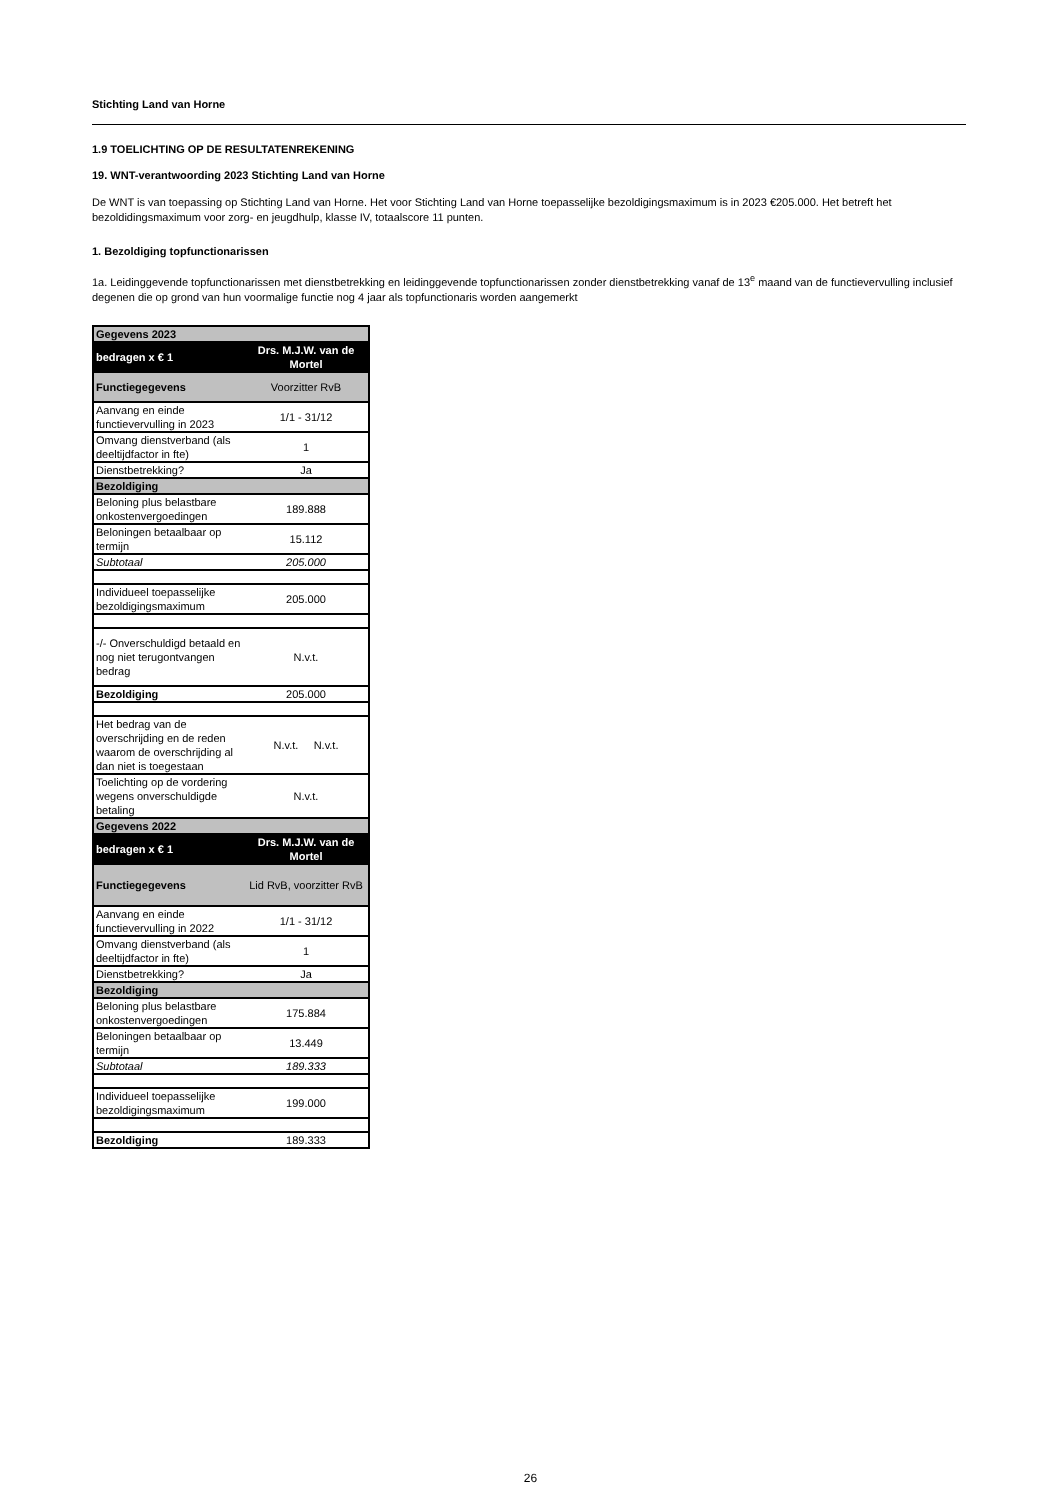Stichting Land van Horne
1.9 TOELICHTING OP DE RESULTATENREKENING
19. WNT-verantwoording 2023 Stichting Land van Horne
De WNT is van toepassing op Stichting Land van Horne. Het voor Stichting Land van Horne toepasselijke bezoldigingsmaximum is in 2023 €205.000. Het betreft het bezoldidingsmaximum voor zorg- en jeugdhulp, klasse IV, totaalscore 11 punten.
1. Bezoldiging topfunctionarissen
1a. Leidinggevende topfunctionarissen met dienstbetrekking en leidinggevende topfunctionarissen zonder dienstbetrekking vanaf de 13<sup>e</sup> maand van de functievervulling inclusief degenen die op grond van hun voormalige functie nog 4 jaar als topfunctionaris worden aangemerkt
| Gegevens 2023 | |
| bedragen x € 1 | Drs. M.J.W. van de Mortel |
| Functiegegevens | Voorzitter RvB |
| Aanvang en einde functievervulling in 2023 | 1/1 - 31/12 |
| Omvang dienstverband (als deeltijdfactor in fte) | 1 |
| Dienstbetrekking? | Ja |
| Bezoldiging | |
| Beloning plus belastbare onkostenvergoedingen | 189.888 |
| Beloningen betaalbaar op termijn | 15.112 |
| Subtotaal | 205.000 |
| Individueel toepasselijke bezoldigingsmaximum | 205.000 |
| -/- Onverschuldigd betaald en nog niet terugontvangen bedrag | N.v.t. |
| Bezoldiging | 205.000 |
| Het bedrag van de overschrijding en de reden waarom de overschrijding al dan niet is toegestaan | N.v.t. N.v.t. |
| Toelichting op de vordering wegens onverschuldigde betaling | N.v.t. |
| Gegevens 2022 | |
| bedragen x € 1 | Drs. M.J.W. van de Mortel |
| Functiegegevens | Lid RvB, voorzitter RvB |
| Aanvang en einde functievervulling in 2022 | 1/1 - 31/12 |
| Omvang dienstverband (als deeltijdfactor in fte) | 1 |
| Dienstbetrekking? | Ja |
| Bezoldiging | |
| Beloning plus belastbare onkostenvergoedingen | 175.884 |
| Beloningen betaalbaar op termijn | 13.449 |
| Subtotaal | 189.333 |
| Individueel toepasselijke bezoldigingsmaximum | 199.000 |
| Bezoldiging | 189.333 |
26